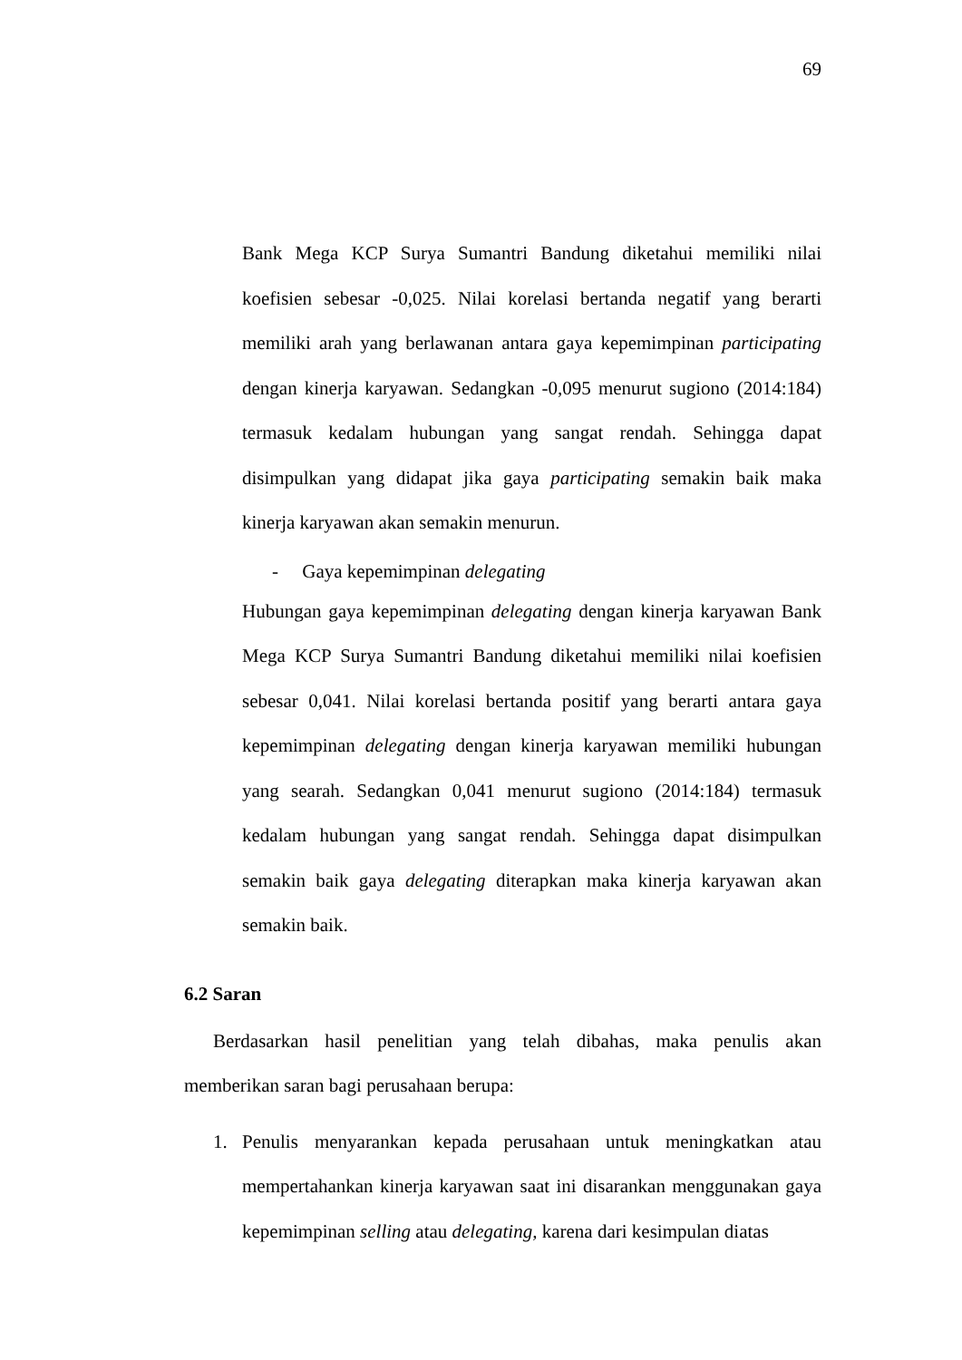69
Bank Mega KCP Surya Sumantri Bandung diketahui memiliki nilai koefisien sebesar -0,025. Nilai korelasi bertanda negatif yang berarti memiliki arah yang berlawanan antara gaya kepemimpinan participating dengan kinerja karyawan. Sedangkan -0,095 menurut sugiono (2014:184) termasuk kedalam hubungan yang sangat rendah. Sehingga dapat disimpulkan yang didapat jika gaya participating semakin baik maka kinerja karyawan akan semakin menurun.
- Gaya kepemimpinan delegating
Hubungan gaya kepemimpinan delegating dengan kinerja karyawan Bank Mega KCP Surya Sumantri Bandung diketahui memiliki nilai koefisien sebesar 0,041. Nilai korelasi bertanda positif yang berarti antara gaya kepemimpinan delegating dengan kinerja karyawan memiliki hubungan yang searah. Sedangkan 0,041 menurut sugiono (2014:184) termasuk kedalam hubungan yang sangat rendah. Sehingga dapat disimpulkan semakin baik gaya delegating diterapkan maka kinerja karyawan akan semakin baik.
6.2 Saran
Berdasarkan hasil penelitian yang telah dibahas, maka penulis akan memberikan saran bagi perusahaan berupa:
1. Penulis menyarankan kepada perusahaan untuk meningkatkan atau mempertahankan kinerja karyawan saat ini disarankan menggunakan gaya kepemimpinan selling atau delegating, karena dari kesimpulan diatas